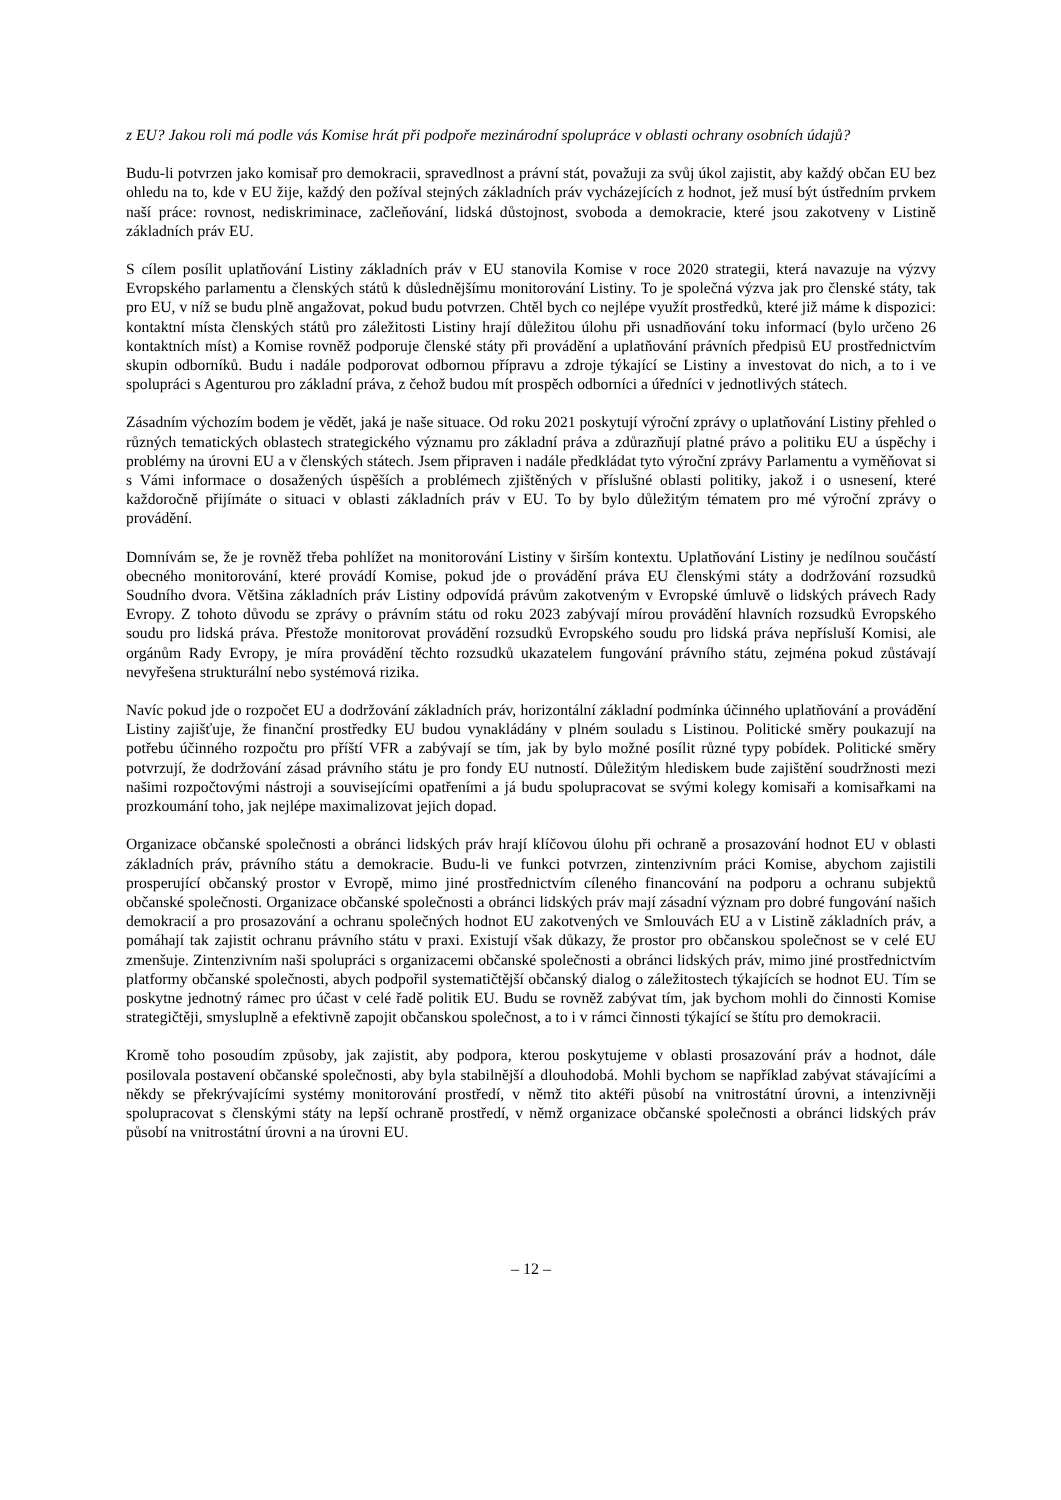z EU? Jakou roli má podle vás Komise hrát při podpoře mezinárodní spolupráce v oblasti ochrany osobních údajů?
Budu-li potvrzen jako komisař pro demokracii, spravedlnost a právní stát, považuji za svůj úkol zajistit, aby každý občan EU bez ohledu na to, kde v EU žije, každý den požíval stejných základních práv vycházejících z hodnot, jež musí být ústředním prvkem naší práce: rovnost, nediskriminace, začleňování, lidská důstojnost, svoboda a demokracie, které jsou zakotveny v Listině základních práv EU.
S cílem posílit uplatňování Listiny základních práv v EU stanovila Komise v roce 2020 strategii, která navazuje na výzvy Evropského parlamentu a členských států k důslednějšímu monitorování Listiny. To je společná výzva jak pro členské státy, tak pro EU, v níž se budu plně angažovat, pokud budu potvrzen. Chtěl bych co nejlépe využít prostředků, které již máme k dispozici: kontaktní místa členských států pro záležitosti Listiny hrají důležitou úlohu při usnadňování toku informací (bylo určeno 26 kontaktních míst) a Komise rovněž podporuje členské státy při provádění a uplatňování právních předpisů EU prostřednictvím skupin odborníků. Budu i nadále podporovat odbornou přípravu a zdroje týkající se Listiny a investovat do nich, a to i ve spolupráci s Agenturou pro základní práva, z čehož budou mít prospěch odborníci a úředníci v jednotlivých státech.
Zásadním výchozím bodem je vědět, jaká je naše situace. Od roku 2021 poskytují výroční zprávy o uplatňování Listiny přehled o různých tematických oblastech strategického významu pro základní práva a zdůrazňují platné právo a politiku EU a úspěchy i problémy na úrovni EU a v členských státech. Jsem připraven i nadále předkládat tyto výroční zprávy Parlamentu a vyměňovat si s Vámi informace o dosažených úspěších a problémech zjištěných v příslušné oblasti politiky, jakož i o usnesení, které každoročně přijímáte o situaci v oblasti základních práv v EU. To by bylo důležitým tématem pro mé výroční zprávy o provádění.
Domnívám se, že je rovněž třeba pohlížet na monitorování Listiny v širším kontextu. Uplatňování Listiny je nedílnou součástí obecného monitorování, které provádí Komise, pokud jde o provádění práva EU členskými státy a dodržování rozsudků Soudního dvora. Většina základních práv Listiny odpovídá právům zakotveným v Evropské úmluvě o lidských právech Rady Evropy. Z tohoto důvodu se zprávy o právním státu od roku 2023 zabývají mírou provádění hlavních rozsudků Evropského soudu pro lidská práva. Přestože monitorovat provádění rozsudků Evropského soudu pro lidská práva nepřísluší Komisi, ale orgánům Rady Evropy, je míra provádění těchto rozsudků ukazatelem fungování právního státu, zejména pokud zůstávají nevyřešena strukturální nebo systémová rizika.
Navíc pokud jde o rozpočet EU a dodržování základních práv, horizontální základní podmínka účinného uplatňování a provádění Listiny zajišťuje, že finanční prostředky EU budou vynakládány v plném souladu s Listinou. Politické směry poukazují na potřebu účinného rozpočtu pro příští VFR a zabývají se tím, jak by bylo možné posílit různé typy pobídek. Politické směry potvrzují, že dodržování zásad právního státu je pro fondy EU nutností. Důležitým hlediskem bude zajištění soudržnosti mezi našimi rozpočtovými nástroji a souvisejícími opatřeními a já budu spolupracovat se svými kolegy komisaři a komisařkami na prozkoumání toho, jak nejlépe maximalizovat jejich dopad.
Organizace občanské společnosti a obránci lidských práv hrají klíčovou úlohu při ochraně a prosazování hodnot EU v oblasti základních práv, právního státu a demokracie. Budu-li ve funkci potvrzen, zintenzivním práci Komise, abychom zajistili prosperující občanský prostor v Evropě, mimo jiné prostřednictvím cíleného financování na podporu a ochranu subjektů občanské společnosti. Organizace občanské společnosti a obránci lidských práv mají zásadní význam pro dobré fungování našich demokracií a pro prosazování a ochranu společných hodnot EU zakotvených ve Smlouvách EU a v Listině základních práv, a pomáhají tak zajistit ochranu právního státu v praxi. Existují však důkazy, že prostor pro občanskou společnost se v celé EU zmenšuje. Zintenzivním naši spolupráci s organizacemi občanské společnosti a obránci lidských práv, mimo jiné prostřednictvím platformy občanské společnosti, abych podpořil systematičtější občanský dialog o záležitostech týkajících se hodnot EU. Tím se poskytne jednotný rámec pro účast v celé řadě politik EU. Budu se rovněž zabývat tím, jak bychom mohli do činnosti Komise strategičtěji, smysluplně a efektivně zapojit občanskou společnost, a to i v rámci činnosti týkající se štítu pro demokracii.
Kromě toho posoudím způsoby, jak zajistit, aby podpora, kterou poskytujeme v oblasti prosazování práv a hodnot, dále posilovala postavení občanské společnosti, aby byla stabilnější a dlouhodobá. Mohli bychom se například zabývat stávajícími a někdy se překrývajícími systémy monitorování prostředí, v němž tito aktéři působí na vnitrostátní úrovni, a intenzivněji spolupracovat s členskými státy na lepší ochraně prostředí, v němž organizace občanské společnosti a obránci lidských práv působí na vnitrostátní úrovni a na úrovni EU.
– 12 –